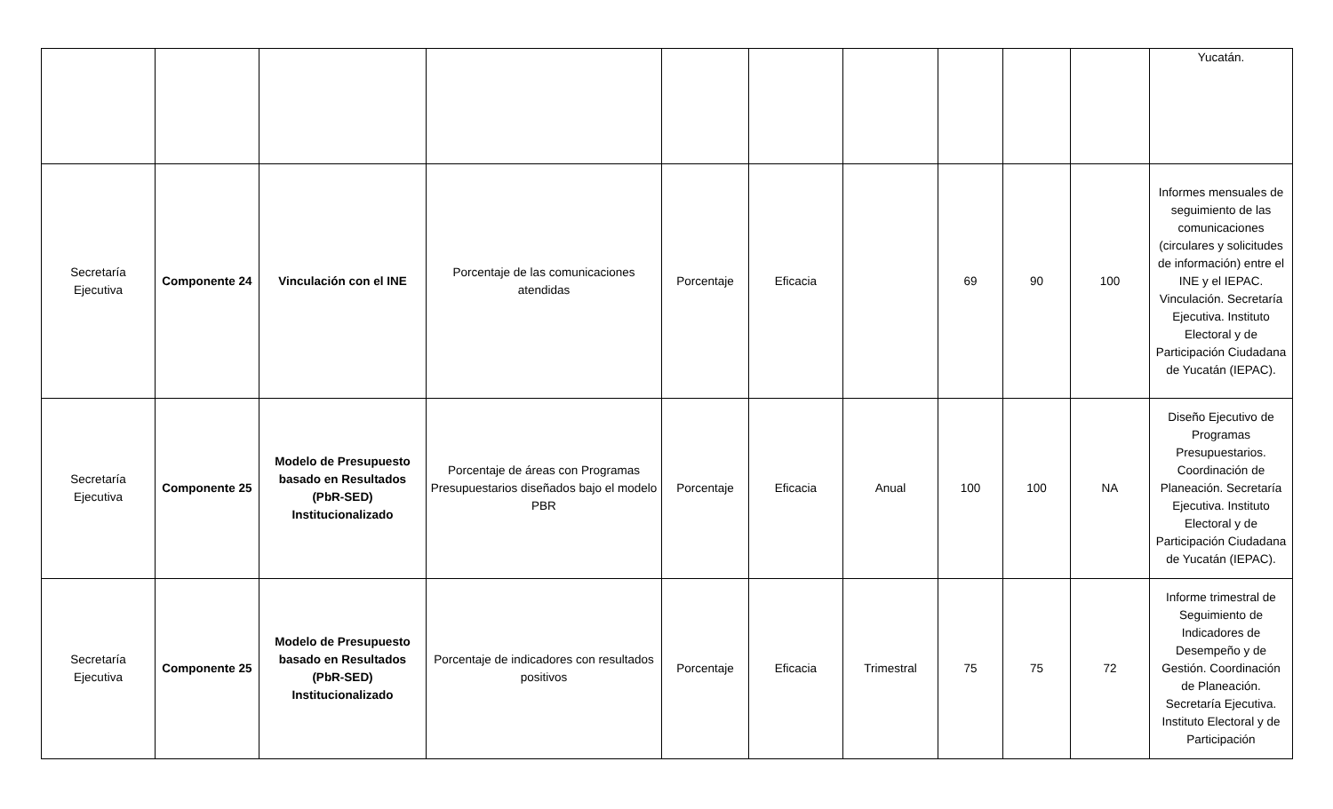| | | | | | | | | | | Yucatán. |
| Secretaría Ejecutiva | Componente 24 | Vinculación con el INE | Porcentaje de las comunicaciones atendidas | Porcentaje | Eficacia | | 69 | 90 | 100 | Informes mensuales de seguimiento de las comunicaciones (circulares y solicitudes de información) entre el INE y el IEPAC. Vinculación. Secretaría Ejecutiva. Instituto Electoral y de Participación Ciudadana de Yucatán (IEPAC). |
| Secretaría Ejecutiva | Componente 25 | Modelo de Presupuesto basado en Resultados (PbR-SED) Institucionalizado | Porcentaje de áreas con Programas Presupuestarios diseñados bajo el modelo PBR | Porcentaje | Eficacia | Anual | 100 | 100 | NA | Diseño Ejecutivo de Programas Presupuestarios. Coordinación de Planeación. Secretaría Ejecutiva. Instituto Electoral y de Participación Ciudadana de Yucatán (IEPAC). |
| Secretaría Ejecutiva | Componente 25 | Modelo de Presupuesto basado en Resultados (PbR-SED) Institucionalizado | Porcentaje de indicadores con resultados positivos | Porcentaje | Eficacia | Trimestral | 75 | 75 | 72 | Informe trimestral de Seguimiento de Indicadores de Desempeño y de Gestión. Coordinación de Planeación. Secretaría Ejecutiva. Instituto Electoral y de Participación |